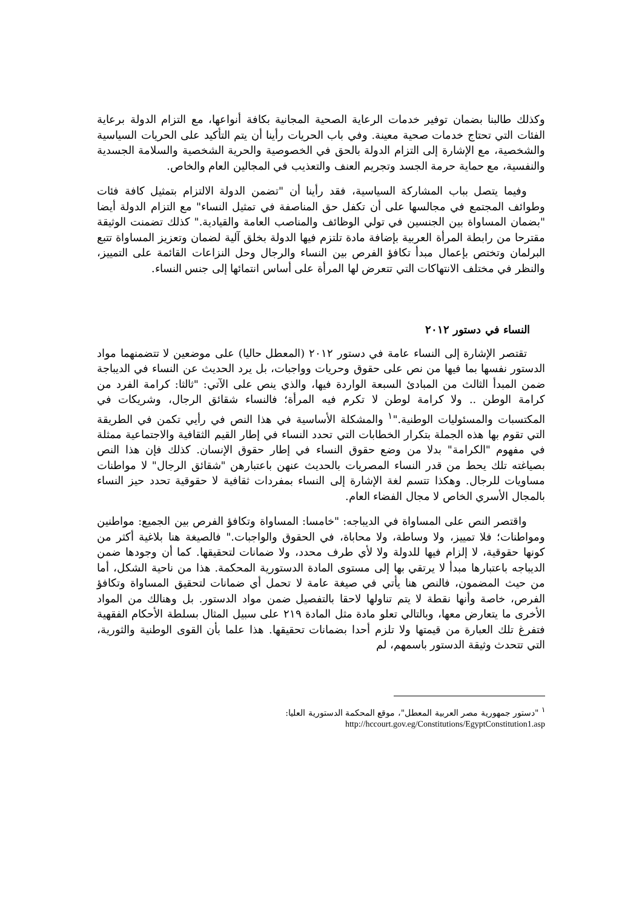وكذلك طالبنا بضمان توفير خدمات الرعاية الصحية المجانية بكافة أنواعها، مع التزام الدولة برعاية الفئات التي تحتاج خدمات صحية معينة. وفي باب الحريات رأينا أن يتم التأكيد على الحريات السياسية والشخصية، مع الإشارة إلى التزام الدولة بالحق في الخصوصية والحرية الشخصية والسلامة الجسدية والنفسية، مع حماية حرمة الجسد وتجريم العنف والتعذيب في المجالين العام والخاص.
وفيما يتصل بباب المشاركة السياسية، فقد رأينا أن "تضمن الدولة الالتزام بتمثيل كافة فئات وطوائف المجتمع في مجالسها على أن تكفل حق المناصفة في تمثيل النساء" مع التزام الدولة أيضا "بضمان المساواة بين الجنسين في تولي الوظائف والمناصب العامة والقيادية." كذلك تضمنت الوثيقة مقترحا من رابطة المرأة العربية بإضافة مادة تلتزم فيها الدولة بخلق آلية لضمان وتعزيز المساواة تتبع البرلمان وتختص بإعمال مبدأ تكافؤ الفرص بين النساء والرجال وحل النزاعات القائمة على التمييز، والنظر في مختلف الانتهاكات التي تتعرض لها المرأة على أساس انتمائها إلى جنس النساء.
النساء في دستور ٢٠١٢
تقتصر الإشارة إلى النساء عامة في دستور ٢٠١٢ (المعطل حاليا) على موضعين لا تتضمنهما مواد الدستور نفسها بما فيها من نص على حقوق وحريات وواجبات، بل يرد الحديث عن النساء في الديباجة ضمن المبدأ الثالث من المبادئ السبعة الواردة فيها، والذي ينص على الآتي: "ثالثا: كرامة الفرد من كرامة الوطن .. ولا كرامة لوطن لا تكرم فيه المرأة؛ فالنساء شقائق الرجال، وشريكات في المكتسبات والمسئوليات الوطنية."<sup>١</sup> والمشكلة الأساسية في هذا النص في رأيي تكمن في الطريقة التي تقوم بها هذه الجملة بتكرار الخطابات التي تحدد النساء في إطار القيم الثقافية والاجتماعية ممثلة في مفهوم "الكرامة" بدلا من وضع حقوق النساء في إطار حقوق الإنسان. كذلك فإن هذا النص بصياغته تلك يحط من قدر النساء المصريات بالحديث عنهن باعتبارهن "شقائق الرجال" لا مواطنات مساويات للرجال. وهكذا تتسم لغة الإشارة إلى النساء بمفردات ثقافية لا حقوقية تحدد حيز النساء بالمجال الأسري الخاص لا مجال الفضاء العام.
واقتصر النص على المساواة في الديباجه: "خامسا: المساواة وتكافؤ الفرص بين الجميع: مواطنين ومواطنات؛ فلا تمييز، ولا وساطة، ولا محاباة، في الحقوق والواجبات." فالصيغة هنا بلاغية أكثر من كونها حقوقية، لا إلزام فيها للدولة ولا لأي طرف محدد، ولا ضمانات لتحقيقها. كما أن وجودها ضمن الديباجه باعتبارها مبدأ لا يرتقي بها إلى مستوى المادة الدستورية المحكمة. هذا من ناحية الشكل، أما من حيث المضمون، فالنص هنا يأتي في صيغة عامة لا تحمل أي ضمانات لتحقيق المساواة وتكافؤ الفرص، خاصة وأنها نقطة لا يتم تناولها لاحقا بالتفصيل ضمن مواد الدستور. بل وهنالك من المواد الأخرى ما يتعارض معها، وبالتالي تعلو مادة مثل المادة ٢١٩ على سبيل المثال بسلطة الأحكام الفقهية فتفرغ تلك العبارة من قيمتها ولا تلزم أحدا بضمانات تحقيقها. هذا علما بأن القوى الوطنية والثورية، التي تتحدث وثيقة الدستور باسمهم، لم
<sup>١</sup> "دستور جمهورية مصر العربية المعطل"، موقع المحكمة الدستورية العليا:
http://hccourt.gov.eg/Constitutions/EgyptConstitution1.asp